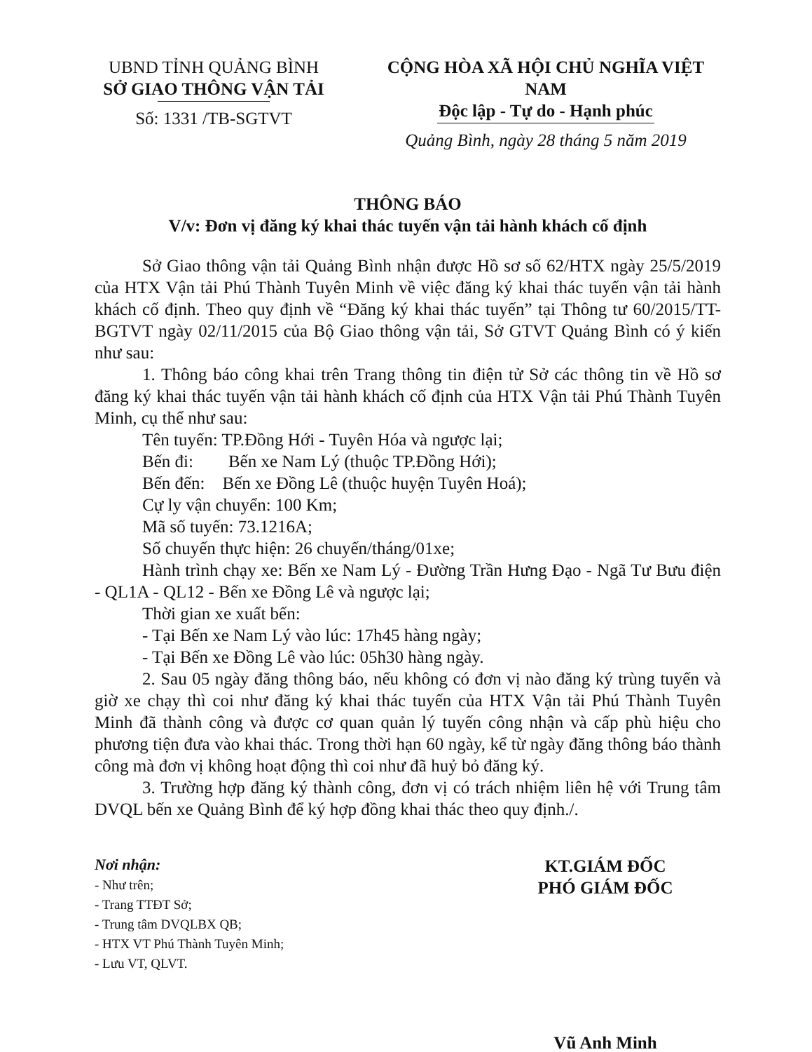UBND TỈNH QUẢNG BÌNH
SỞ GIAO THÔNG VẬN TẢI
Số: 1331 /TB-SGTVT
CỘNG HÒA XÃ HỘI CHỦ NGHĨA VIỆT NAM
Độc lập - Tự do - Hạnh phúc
Quảng Bình, ngày 28 tháng 5 năm 2019
THÔNG BÁO
V/v: Đơn vị đăng ký khai thác tuyến vận tải hành khách cố định
Sở Giao thông vận tải Quảng Bình nhận được Hồ sơ số 62/HTX ngày 25/5/2019 của HTX Vận tải Phú Thành Tuyên Minh về việc đăng ký khai thác tuyến vận tải hành khách cố định. Theo quy định về “Đăng ký khai thác tuyến” tại Thông tư 60/2015/TT-BGTVT ngày 02/11/2015 của Bộ Giao thông vận tải, Sở GTVT Quảng Bình có ý kiến như sau:
1. Thông báo công khai trên Trang thông tin điện tử Sở các thông tin về Hồ sơ đăng ký khai thác tuyến vận tải hành khách cố định của HTX Vận tải Phú Thành Tuyên Minh, cụ thể như sau:
Tên tuyến: TP.Đồng Hới - Tuyên Hóa và ngược lại;
Bến đi: Bến xe Nam Lý (thuộc TP.Đồng Hới);
Bến đến: Bến xe Đồng Lê (thuộc huyện Tuyên Hoá);
Cự ly vận chuyển: 100 Km;
Mã số tuyến: 73.1216A;
Số chuyến thực hiện: 26 chuyến/tháng/01xe;
Hành trình chạy xe: Bến xe Nam Lý - Đường Trần Hưng Đạo - Ngã Tư Bưu điện - QL1A - QL12 - Bến xe Đồng Lê và ngược lại;
Thời gian xe xuất bến:
- Tại Bến xe Nam Lý vào lúc: 17h45 hàng ngày;
- Tại Bến xe Đồng Lê vào lúc: 05h30 hàng ngày.
2. Sau 05 ngày đăng thông báo, nếu không có đơn vị nào đăng ký trùng tuyến và giờ xe chạy thì coi như đăng ký khai thác tuyến của HTX Vận tải Phú Thành Tuyên Minh đã thành công và được cơ quan quản lý tuyến công nhận và cấp phù hiệu cho phương tiện đưa vào khai thác. Trong thời hạn 60 ngày, kể từ ngày đăng thông báo thành công mà đơn vị không hoạt động thì coi như đã huỷ bỏ đăng ký.
3. Trường hợp đăng ký thành công, đơn vị có trách nhiệm liên hệ với Trung tâm DVQL bến xe Quảng Bình để ký hợp đồng khai thác theo quy định./.
Nơi nhận:
- Như trên;
- Trang TTĐT Sở;
- Trung tâm DVQLBX QB;
- HTX VT Phú Thành Tuyên Minh;
- Lưu VT, QLVT.
KT.GIÁM ĐỐC
PHÓ GIÁM ĐỐC
Vũ Anh Minh